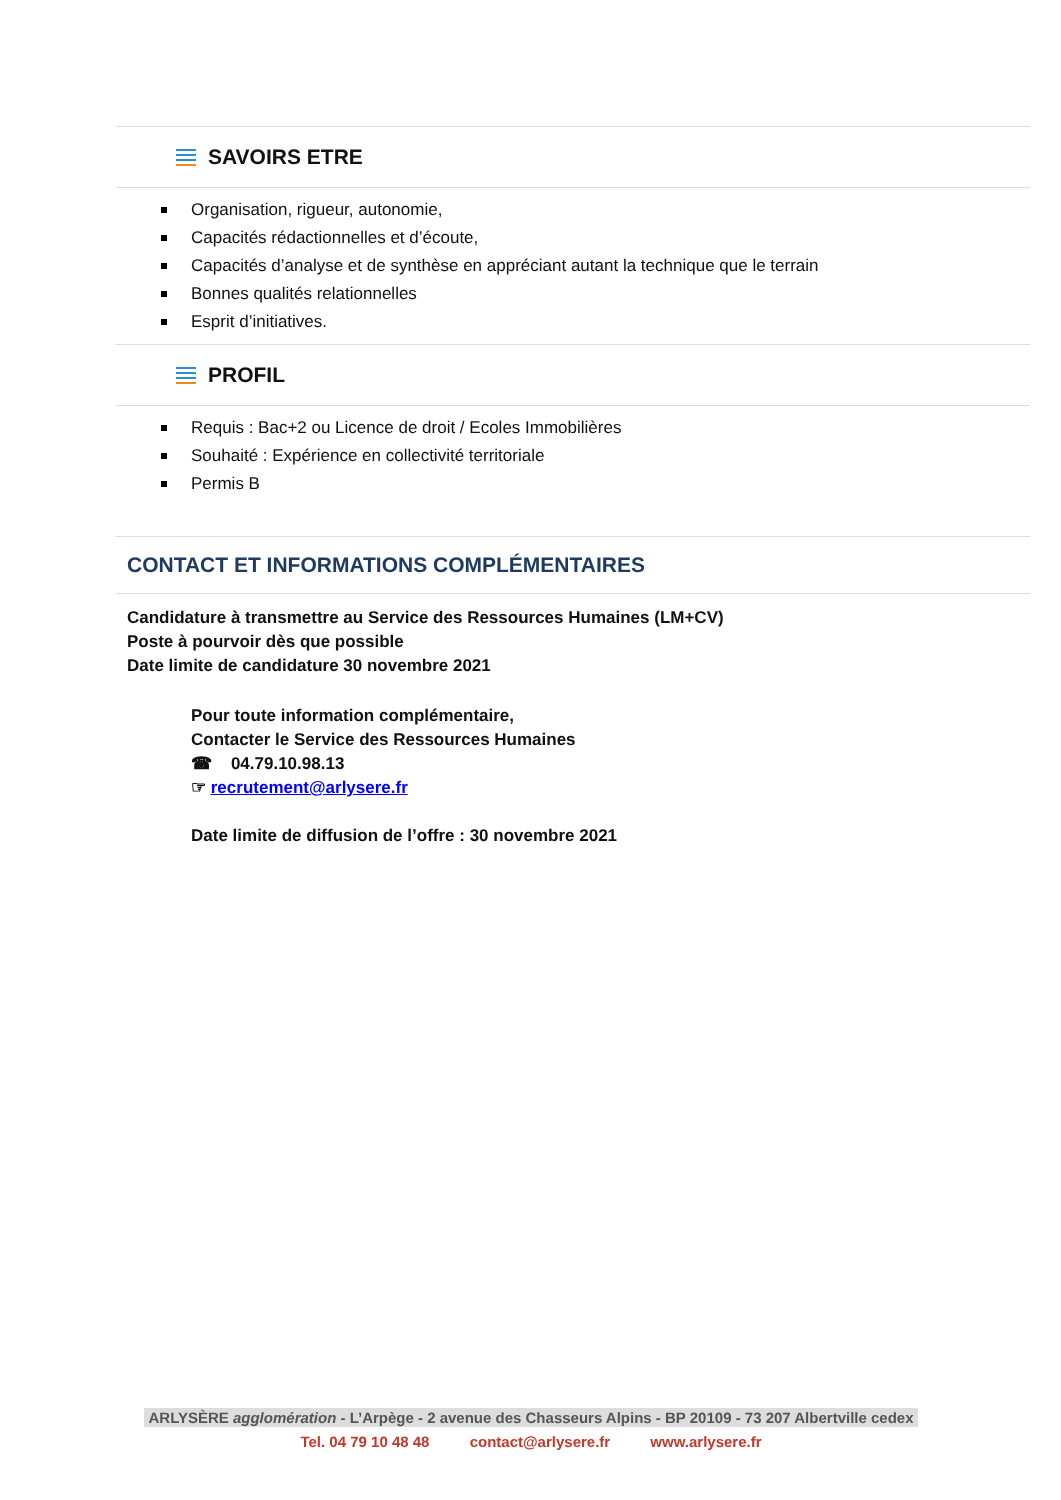SAVOIRS ETRE
Organisation, rigueur, autonomie,
Capacités rédactionnelles et d’écoute,
Capacités d’analyse et de synthèse en appréciant autant la technique que le terrain
Bonnes qualités relationnelles
Esprit d’initiatives.
PROFIL
Requis : Bac+2 ou Licence de droit / Ecoles Immobilières
Souhaité : Expérience en collectivité territoriale
Permis B
CONTACT ET INFORMATIONS COMPLÉMENTAIRES
Candidature à transmettre au Service des Ressources Humaines (LM+CV)
Poste à pourvoir dès que possible
Date limite de candidature 30 novembre 2021
Pour toute information complémentaire,
Contacter le Service des Ressources Humaines
☎ 04.79.10.98.13
☞ recrutement@arlysere.fr
Date limite de diffusion de l’offre : 30 novembre 2021
ARLYSÈRE agglomération - L’Arpège - 2 avenue des Chasseurs Alpins - BP 20109 - 73 207 Albertville cedex
Tel. 04 79 10 48 48 contact@arlysere.fr www.arlysere.fr